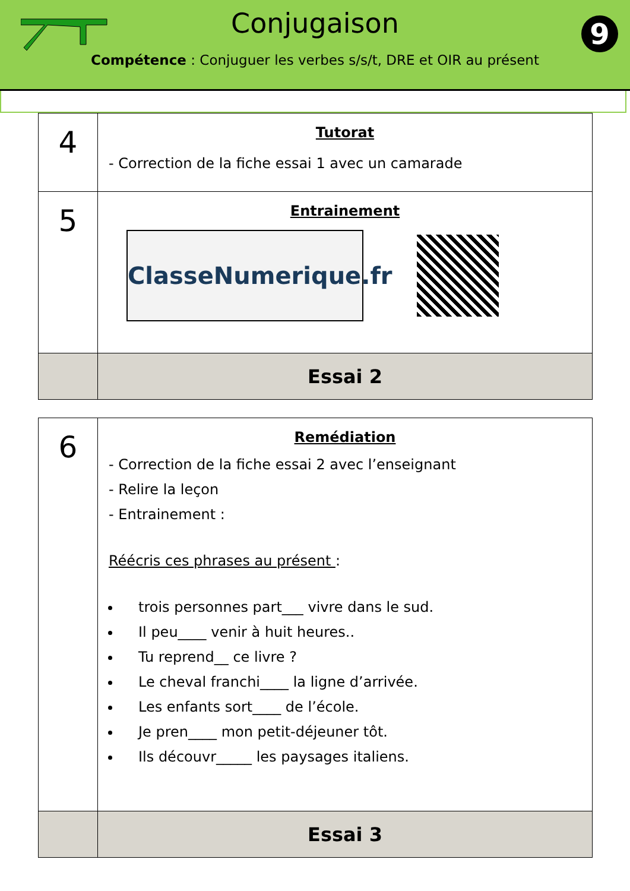Conjugaison
Compétence : Conjuguer les verbes s/s/t, DRE et OIR au présent
9
| 4 | Tutorat - Correction de la fiche essai 1 avec un camarade |
| 5 | Entrainement ClasseNumerique.fr |
| | Essai 2 |
| 6 | Remédiation - Correction de la fiche essai 2 avec l’enseignant - Relire la leçon - Entrainement : Réécris ces phrases au présent : trois personnes part___ vivre dans le sud. Il peu____ venir à huit heures.. Tu reprend__ ce livre ? Le cheval franchi____ la ligne d’arrivée. Les enfants sort____ de l’école. Je pren____ mon petit-déjeuner tôt. Ils découvr_____ les paysages italiens. |
| | Essai 3 |